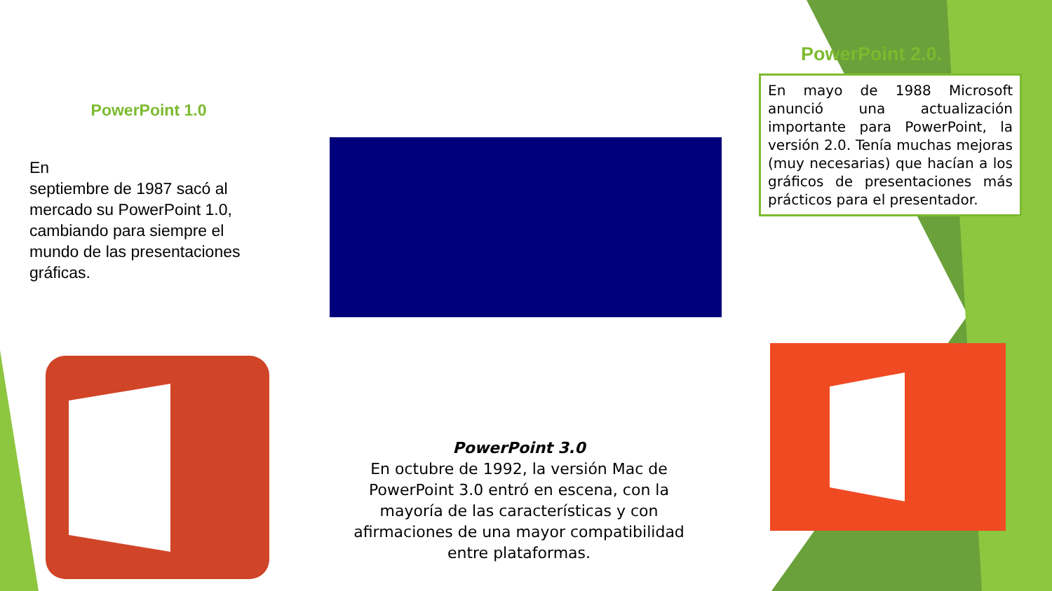PowerPoint 1.0
En
septiembre de 1987 sacó al mercado su PowerPoint 1.0, cambiando para siempre el mundo de las presentaciones gráficas.
PowerPoint 2.0.
En mayo de 1988 Microsoft anunció una actualización importante para PowerPoint, la versión 2.0. Tenía muchas mejoras (muy necesarias) que hacían a los gráficos de presentaciones más prácticos para el presentador.
PowerPoint 3.0
En octubre de 1992, la versión Mac de PowerPoint 3.0 entró en escena, con la mayoría de las características y con afirmaciones de una mayor compatibilidad entre plataformas.